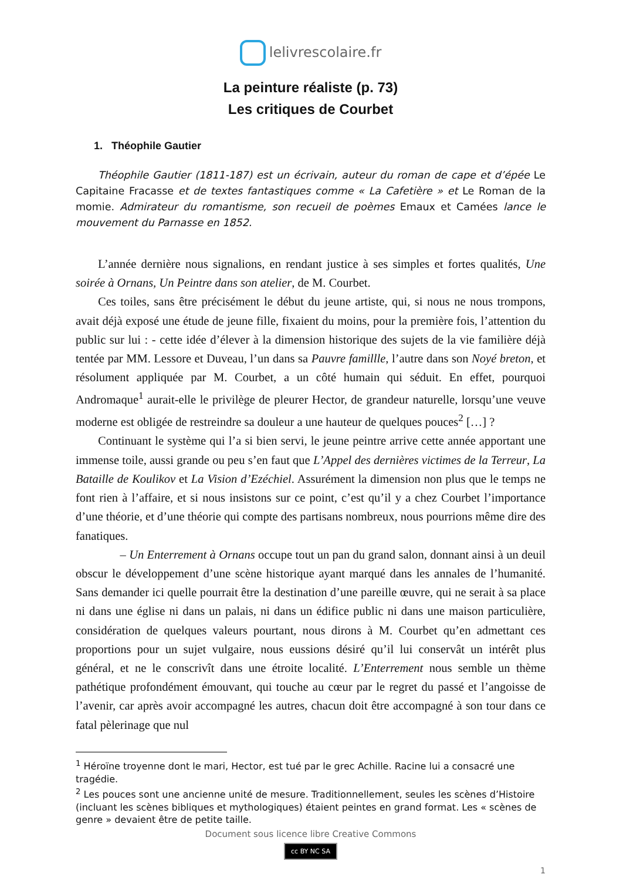lelivrescolaire.fr
La peinture réaliste (p. 73)
Les critiques de Courbet
1. Théophile Gautier
Théophile Gautier (1811-187) est un écrivain, auteur du roman de cape et d’épée Le Capitaine Fracasse et de textes fantastiques comme « La Cafetière » et Le Roman de la momie. Admirateur du romantisme, son recueil de poèmes Emaux et Camées lance le mouvement du Parnasse en 1852.
L’année dernière nous signalions, en rendant justice à ses simples et fortes qualités, Une soirée à Ornans, Un Peintre dans son atelier, de M. Courbet.
Ces toiles, sans être précisément le début du jeune artiste, qui, si nous ne nous trompons, avait déjà exposé une étude de jeune fille, fixaient du moins, pour la première fois, l’attention du public sur lui : - cette idée d’élever à la dimension historique des sujets de la vie familière déjà tentée par MM. Lessore et Duveau, l’un dans sa Pauvre famillle, l’autre dans son Noyé breton, et résolument appliquée par M. Courbet, a un côté humain qui séduit. En effet, pourquoi Andromaque<sup>1</sup> aurait-elle le privilège de pleurer Hector, de grandeur naturelle, lorsqu’une veuve moderne est obligée de restreindre sa douleur a une hauteur de quelques pouces<sup>2</sup> […] ?
Continuant le système qui l’a si bien servi, le jeune peintre arrive cette année apportant une immense toile, aussi grande ou peu s’en faut que L’Appel des dernières victimes de la Terreur, La Bataille de Koulikov et La Vision d’Ezéchiel. Assurément la dimension non plus que le temps ne font rien à l’affaire, et si nous insistons sur ce point, c’est qu’il y a chez Courbet l’importance d’une théorie, et d’une théorie qui compte des partisans nombreux, nous pourrions même dire des fanatiques.
– Un Enterrement à Ornans occupe tout un pan du grand salon, donnant ainsi à un deuil obscur le développement d’une scène historique ayant marqué dans les annales de l’humanité. Sans demander ici quelle pourrait être la destination d’une pareille œuvre, qui ne serait à sa place ni dans une église ni dans un palais, ni dans un édifice public ni dans une maison particulière, considération de quelques valeurs pourtant, nous dirons à M. Courbet qu’en admettant ces proportions pour un sujet vulgaire, nous eussions désiré qu’il lui conservât un intérêt plus général, et ne le conscrivît dans une étroite localité. L’Enterrement nous semble un thème pathétique profondément émouvant, qui touche au cœur par le regret du passé et l’angoisse de l’avenir, car après avoir accompagné les autres, chacun doit être accompagné à son tour dans ce fatal pèlerinage que nul
<sup>1</sup> Héroïne troyenne dont le mari, Hector, est tué par le grec Achille. Racine lui a consacré une tragédie.
<sup>2</sup> Les pouces sont une ancienne unité de mesure. Traditionnellement, seules les scènes d’Histoire (incluant les scènes bibliques et mythologiques) étaient peintes en grand format. Les « scènes de genre » devaient être de petite taille.
Document sous licence libre Creative Commons
cc BY NC SA
1